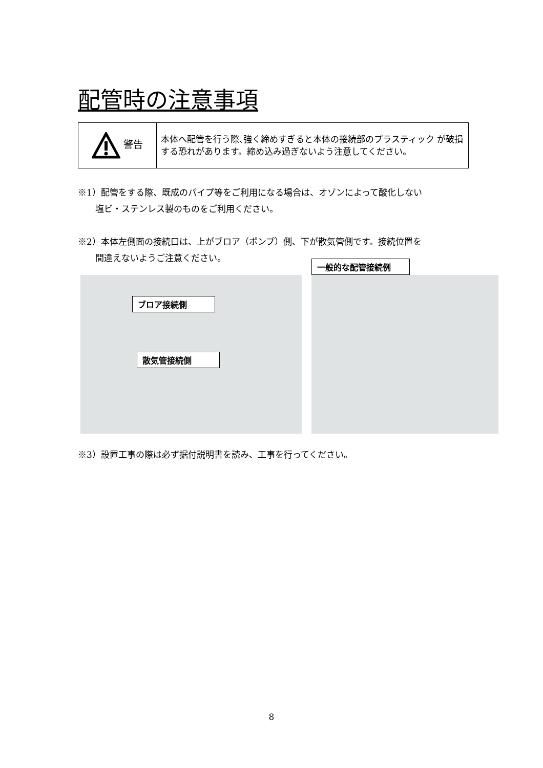配管時の注意事項
| 警告 | 本体へ配管を行う際､強く締めすぎると本体の接続部のプラスティック が破損する恐れがあります。締め込み過ぎないよう注意してください。 |
※1）配管をする際、既成のパイプ等をご利用になる場合は、オゾンによって酸化しない
　　塩ビ・ステンレス製のものをご利用ください。
※2）本体左側面の接続口は、上がブロア（ポンプ）側、下が散気管側です。接続位置を
　　間違えないようご注意ください。
ブロア接続側
散気管接続側
一般的な配管接続例
※3）設置工事の際は必ず据付説明書を読み、工事を行ってください。
8